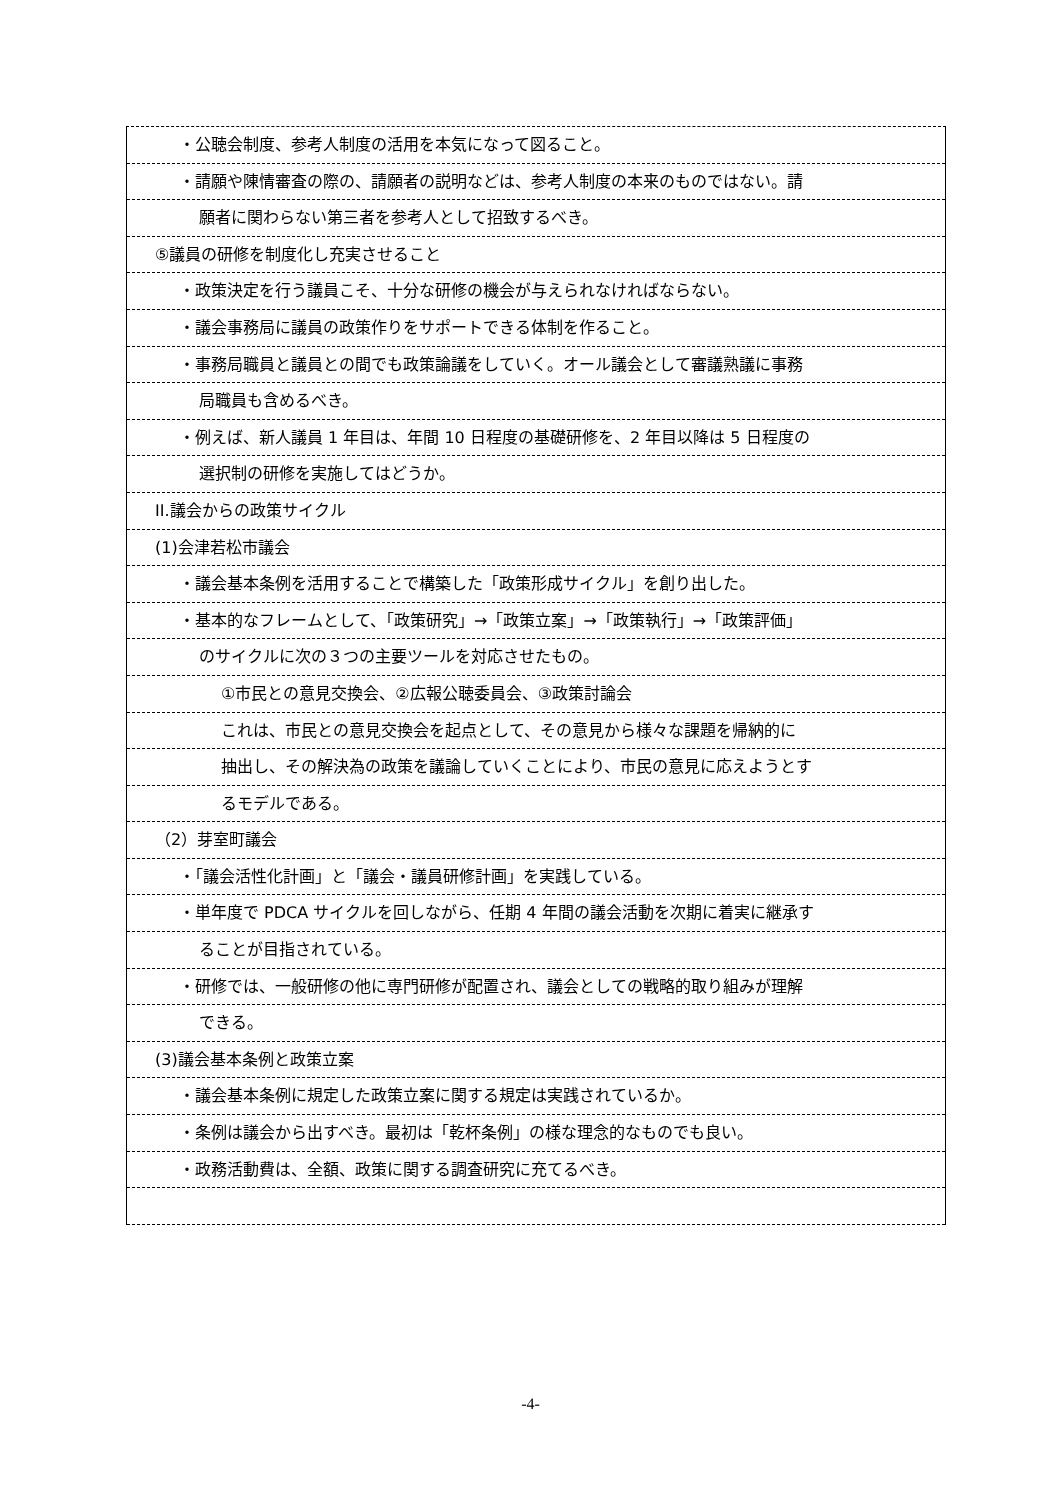・公聴会制度、参考人制度の活用を本気になって図ること。
・請願や陳情審査の際の、請願者の説明などは、参考人制度の本来のものではない。請
願者に関わらない第三者を参考人として招致するべき。
⑤議員の研修を制度化し充実させること
・政策決定を行う議員こそ、十分な研修の機会が与えられなければならない。
・議会事務局に議員の政策作りをサポートできる体制を作ること。
・事務局職員と議員との間でも政策論議をしていく。オール議会として審議熟議に事務
局職員も含めるべき。
・例えば、新人議員 1 年目は、年間 10 日程度の基礎研修を、2 年目以降は 5 日程度の
選択制の研修を実施してはどうか。
II.議会からの政策サイクル
(1)会津若松市議会
・議会基本条例を活用することで構築した「政策形成サイクル」を創り出した。
・基本的なフレームとして、「政策研究」→「政策立案」→「政策執行」→「政策評価」
のサイクルに次の３つの主要ツールを対応させたもの。
①市民との意見交換会、②広報公聴委員会、③政策討論会
これは、市民との意見交換会を起点として、その意見から様々な課題を帰納的に
抽出し、その解決為の政策を議論していくことにより、市民の意見に応えようとす
るモデルである。
（2）芽室町議会
・「議会活性化計画」と「議会・議員研修計画」を実践している。
・単年度で PDCA サイクルを回しながら、任期 4 年間の議会活動を次期に着実に継承す
ることが目指されている。
・研修では、一般研修の他に専門研修が配置され、議会としての戦略的取り組みが理解
できる。
(3)議会基本条例と政策立案
・議会基本条例に規定した政策立案に関する規定は実践されているか。
・条例は議会から出すべき。最初は「乾杯条例」の様な理念的なものでも良い。
・政務活動費は、全額、政策に関する調査研究に充てるべき。
-4-